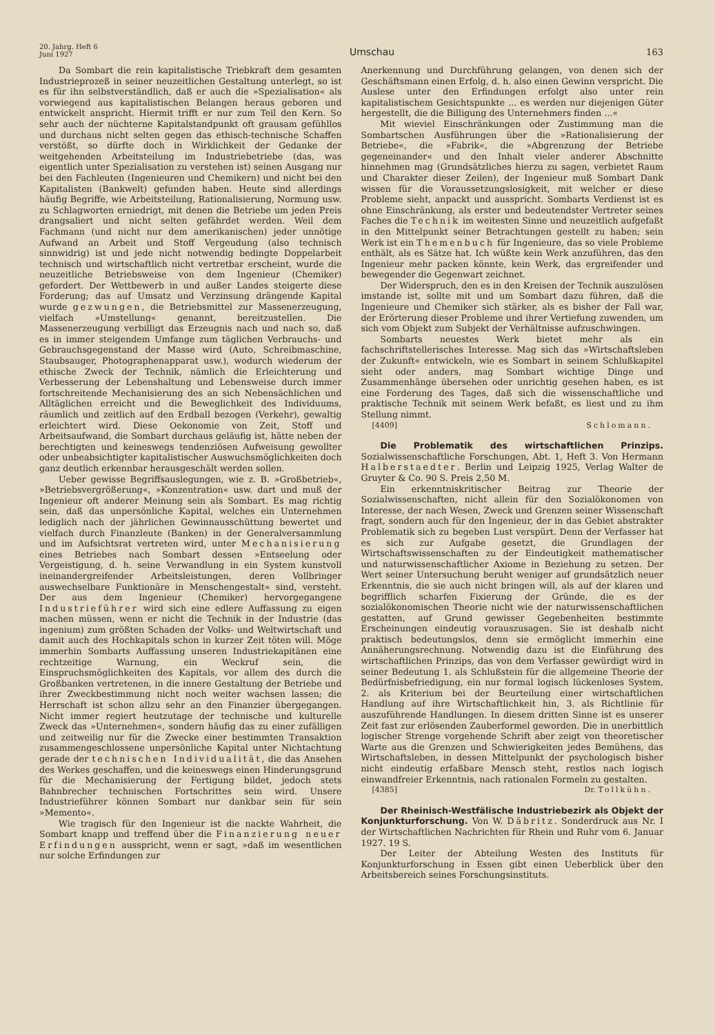20. Jahrg. Heft 6
Juni 1927
Umschau
163
Da Sombart die rein kapitalistische Triebkraft dem gesamten Industrieprozeß in seiner neuzeitlichen Gestaltung unterlegt, so ist es für ihn selbstverständlich, daß er auch die »Spezialisation« als vorwiegend aus kapitalistischen Belangen heraus geboren und entwickelt anspricht. Hiermit trifft er nur zum Teil den Kern. So sehr auch der nüchterne Kapitalstandpunkt oft grausam gefühllos und durchaus nicht selten gegen das ethisch-technische Schaffen verstößt, so dürfte doch in Wirklichkeit der Gedanke der weitgehenden Arbeitsteilung im Industriebetriebe (das, was eigentlich unter Spezialisation zu verstehen ist) seinen Ausgang nur bei den Fachleuten (Ingenieuren und Chemikern) und nicht bei den Kapitalisten (Bankwelt) gefunden haben. Heute sind allerdings häufig Begriffe, wie Arbeitsteilung, Rationalisierung, Normung usw. zu Schlagworten erniedrigt, mit denen die Betriebe um jeden Preis drangsaliert und nicht selten gefährdet werden. Weil dem Fachmann (und nicht nur dem amerikanischen) jeder unnötige Aufwand an Arbeit und Stoff Vergeudung (also technisch sinnwidrig) ist und jede nicht notwendig bedingte Doppelarbeit technisch und wirtschaftlich nicht vertretbar erscheint, wurde die neuzeitliche Betriebsweise von dem Ingenieur (Chemiker) gefordert. Der Wettbewerb in und außer Landes steigerte diese Forderung; das auf Umsatz und Verzinsung drängende Kapital wurde gezwungen, die Betriebsmittel zur Massenerzeugung, vielfach »Umstellung« genannt, bereitzustellen. Die Massenerzeugung verbilligt das Erzeugnis nach und nach so, daß es in immer steigendem Umfange zum täglichen Verbrauchs- und Gebrauchsgegenstand der Masse wird (Auto, Schreibmaschine, Staubsauger, Photographenapparat usw.), wodurch wiederum der ethische Zweck der Technik, nämlich die Erleichterung und Verbesserung der Lebenshaltung und Lebensweise durch immer fortschreitende Mechanisierung des an sich Nebensächlichen und Alltäglichen erreicht und die Beweglichkeit des Individuums, räumlich und zeitlich auf den Erdball bezogen (Verkehr), gewaltig erleichtert wird. Diese Oekonomie von Zeit, Stoff und Arbeitsaufwand, die Sombart durchaus geläufig ist, hätte neben der berechtigten und keineswegs tendenziösen Aufweisung gewollter oder unbeabsichtigter kapitalistischer Auswuchsmöglichkeiten doch ganz deutlich erkennbar herausgeschält werden sollen.
Ueber gewisse Begriffsauslegungen, wie z. B. »Großbetrieb«, »Betriebsvergrößerung«, »Konzentration« usw. dart und muß der Ingenieur oft anderer Meinung sein als Sombart. Es mag richtig sein, daß das unpersönliche Kapital, welches ein Unternehmen lediglich nach der jährlichen Gewinnausschüttung bewertet und vielfach durch Finanzleute (Banken) in der Generalversammlung und im Aufsichtsrat vertreten wird, unter Mechanisierung eines Betriebes nach Sombart dessen »Entseelung oder Vergeistigung, d. h. seine Verwandlung in ein System kunstvoll ineinandergreifender Arbeitsleistungen, deren Vollbringer auswechselbare Funktionäre in Menschengestalt« sind, versteht. Der aus dem Ingenieur (Chemiker) hervorgegangene Industrieführer wird sich eine edlere Auffassung zu eigen machen müssen, wenn er nicht die Technik in der Industrie (das ingenium) zum größten Schaden der Volks- und Weltwirtschaft und damit auch des Hochkapitals schon in kurzer Zeit töten will. Möge immerhin Sombarts Auffassung unseren Industriekapitänen eine rechtzeitige Warnung, ein Weckruf sein, die Einspruchsmöglichkeiten des Kapitals, vor allem des durch die Großbanken vertretenen, in die innere Gestaltung der Betriebe und ihrer Zweckbestimmung nicht noch weiter wachsen lassen; die Herrschaft ist schon allzu sehr an den Finanzier übergegangen. Nicht immer regiert heutzutage der technische und kulturelle Zweck das »Unternehmen«, sondern häufig das zu einer zufälligen und zeitweilig nur für die Zwecke einer bestimmten Transaktion zusammengeschlossene unpersönliche Kapital unter Nichtachtung gerade der technischen Individualität, die das Ansehen des Werkes geschaffen, und die keineswegs einen Hinderungsgrund für die Mechanisierung der Fertigung bildet, jedoch stets Bahnbrecher technischen Fortschrittes sein wird. Unsere Industrieführer können Sombart nur dankbar sein für sein »Memento«.
Wie tragisch für den Ingenieur ist die nackte Wahrheit, die Sombart knapp und treffend über die Finanzierung neuer Erfindungen ausspricht, wenn er sagt, »daß im wesentlichen nur solche Erfindungen zur
Anerkennung und Durchführung gelangen, von denen sich der Geschäftsmann einen Erfolg, d. h. also einen Gewinn verspricht. Die Auslese unter den Erfindungen erfolgt also unter rein kapitalistischem Gesichtspunkte ... es werden nur diejenigen Güter hergestellt, die die Billigung des Unternehmers finden ...«
Mit wieviel Einschränkungen oder Zustimmung man die Sombartschen Ausführungen über die »Rationalisierung der Betriebe«, die »Fabrik«, die »Abgrenzung der Betriebe gegeneinander« und den Inhalt vieler anderer Abschnitte hinnehmen mag (Grundsätzliches hierzu zu sagen, verbietet Raum und Charakter dieser Zeilen), der Ingenieur muß Sombart Dank wissen für die Voraussetzungslosigkeit, mit welcher er diese Probleme sieht, anpackt und ausspricht. Sombarts Verdienst ist es ohne Einschränkung, als erster und bedeutendster Vertreter seines Faches die Technik im weitesten Sinne und neuzeitlich aufgefaßt in den Mittelpunkt seiner Betrachtungen gestellt zu haben; sein Werk ist ein Themenbuch für Ingenieure, das so viele Probleme enthält, als es Sätze hat. Ich wüßte kein Werk anzuführen, das den Ingenieur mehr packen könnte, kein Werk, das ergreifender und bewegender die Gegenwart zeichnet.
Der Widerspruch, den es in den Kreisen der Technik auszulösen imstande ist, sollte mit und um Sombart dazu führen, daß die Ingenieure und Chemiker sich stärker, als es bisher der Fall war, der Erörterung dieser Probleme und ihrer Vertiefung zuwenden, um sich vom Objekt zum Subjekt der Verhältnisse aufzuschwingen.
Sombarts neuestes Werk bietet mehr als ein fachschriftstellerisches Interesse. Mag sich das »Wirtschaftsleben der Zukunft« entwickeln, wie es Sombart in seinem Schlußkapitel sieht oder anders, mag Sombart wichtige Dinge und Zusammenhänge übersehen oder unrichtig gesehen haben, es ist eine Forderung des Tages, daß sich die wissenschaftliche und praktische Technik mit seinem Werk befaßt, es liest und zu ihm Stellung nimmt.
[4409] Schlomann.
Die Problematik des wirtschaftlichen Prinzips. Sozialwissenschaftliche Forschungen, Abt. 1, Heft 3. Von Hermann Halberstaedter. Berlin und Leipzig 1925, Verlag Walter de Gruyter & Co. 90 S. Preis 2,50 M.
Ein erkenntniskritischer Beitrag zur Theorie der Sozialwissenschaften, nicht allein für den Sozialökonomen von Interesse, der nach Wesen, Zweck und Grenzen seiner Wissenschaft fragt, sondern auch für den Ingenieur, der in das Gebiet abstrakter Problematik sich zu begeben Lust verspürt. Denn der Verfasser hat es sich zur Aufgabe gesetzt, die Grundlagen der Wirtschaftswissenschaften zu der Eindeutigkeit mathematischer und naturwissenschaftlicher Axiome in Beziehung zu setzen. Der Wert seiner Untersuchung beruht weniger auf grundsätzlich neuer Erkenntnis, die sie auch nicht bringen will, als auf der klaren und begrifflich scharfen Fixierung der Gründe, die es der sozialökonomischen Theorie nicht wie der naturwissenschaftlichen gestatten, auf Grund gewisser Gegebenheiten bestimmte Erscheinungen eindeutig vorauszusagen. Sie ist deshalb nicht praktisch bedeutungslos, denn sie ermöglicht immerhin eine Annäherungsrechnung. Notwendig dazu ist die Einführung des wirtschaftlichen Prinzips, das von dem Verfasser gewürdigt wird in seiner Bedeutung 1. als Schlußstein für die allgemeine Theorie der Bedürfnisbefriedigung, ein nur formal logisch lückenloses System, 2. als Kriterium bei der Beurteilung einer wirtschaftlichen Handlung auf ihre Wirtschaftlichkeit hin, 3. als Richtlinie für auszuführende Handlungen. In diesem dritten Sinne ist es unserer Zeit fast zur erlösenden Zauberformel geworden. Die in unerbittlich logischer Strenge vorgehende Schrift aber zeigt von theoretischer Warte aus die Grenzen und Schwierigkeiten jedes Bemühens, das Wirtschaftsleben, in dessen Mittelpunkt der psychologisch bisher nicht eindeutig erfaßbare Mensch steht, restlos nach logisch einwandfreier Erkenntnis, nach rationalen Formeln zu gestalten.
[4385] Dr. Tollkühn.
Der Rheinisch-Westfälische Industriebezirk als Objekt der Konjunkturforschung. Von W. Däbritz. Sonderdruck aus Nr. I der Wirtschaftlichen Nachrichten für Rhein und Ruhr vom 6. Januar 1927. 19 S.
Der Leiter der Abteilung Westen des Instituts für Konjunkturforschung in Essen gibt einen Ueberblick über den Arbeitsbereich seines Forschungsinstituts.